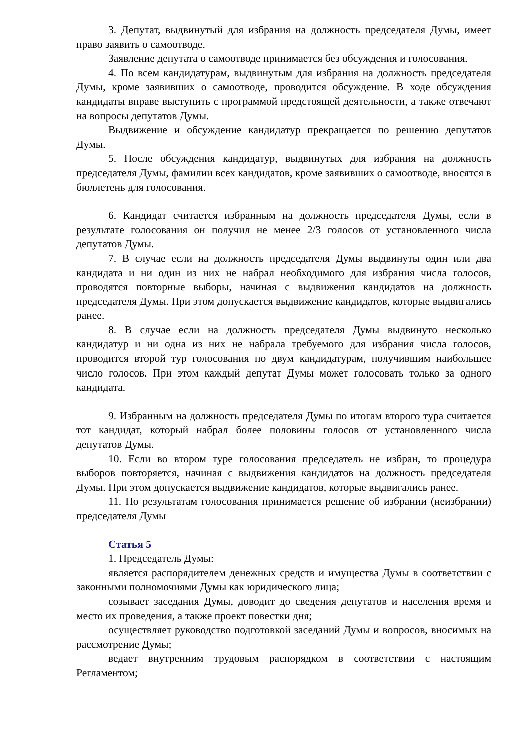3. Депутат, выдвинутый для избрания на должность председателя Думы, имеет право заявить о самоотводе.
Заявление депутата о самоотводе принимается без обсуждения и голосования.
4. По всем кандидатурам, выдвинутым для избрания на должность председателя Думы, кроме заявивших о самоотводе, проводится обсуждение. В ходе обсуждения кандидаты вправе выступить с программой предстоящей деятельности, а также отвечают на вопросы депутатов Думы.
Выдвижение и обсуждение кандидатур прекращается по решению депутатов Думы.
5. После обсуждения кандидатур, выдвинутых для избрания на должность председателя Думы, фамилии всех кандидатов, кроме заявивших о самоотводе, вносятся в бюллетень для голосования.
6. Кандидат считается избранным на должность председателя Думы, если в результате голосования он получил не менее 2/3 голосов от установленного числа депутатов Думы.
7. В случае если на должность председателя Думы выдвинуты один или два кандидата и ни один из них не набрал необходимого для избрания числа голосов, проводятся повторные выборы, начиная с выдвижения кандидатов на должность председателя Думы. При этом допускается выдвижение кандидатов, которые выдвигались ранее.
8. В случае если на должность председателя Думы выдвинуто несколько кандидатур и ни одна из них не набрала требуемого для избрания числа голосов, проводится второй тур голосования по двум кандидатурам, получившим наибольшее число голосов. При этом каждый депутат Думы может голосовать только за одного кандидата.
9. Избранным на должность председателя Думы по итогам второго тура считается тот кандидат, который набрал более половины голосов от установленного числа депутатов Думы.
10. Если во втором туре голосования председатель не избран, то процедура выборов повторяется, начиная с выдвижения кандидатов на должность председателя Думы. При этом допускается выдвижение кандидатов, которые выдвигались ранее.
11. По результатам голосования принимается решение об избрании (неизбрании) председателя Думы
Статья 5
1. Председатель Думы:
является распорядителем денежных средств и имущества Думы в соответствии с законными полномочиями Думы как юридического лица;
созывает заседания Думы, доводит до сведения депутатов и населения время и место их проведения, а также проект повестки дня;
осуществляет руководство подготовкой заседаний Думы и вопросов, вносимых на рассмотрение Думы;
ведает внутренним трудовым распорядком в соответствии с настоящим Регламентом;